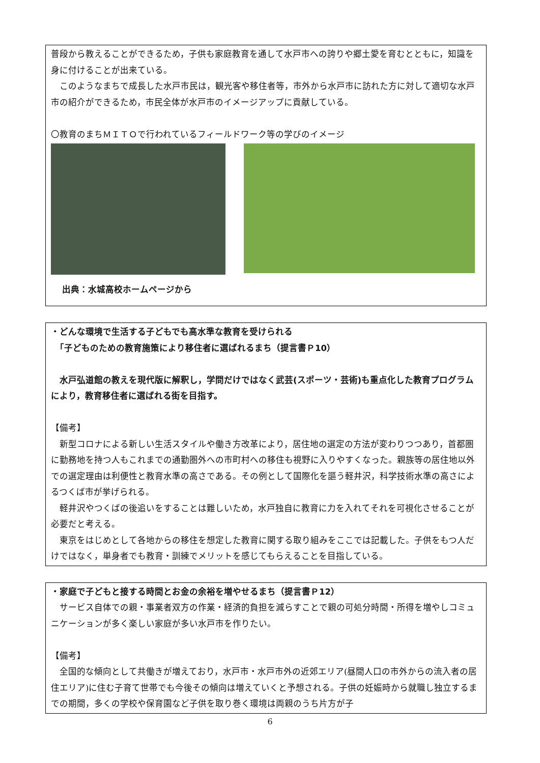普段から教えることができるため，子供も家庭教育を通して水戸市への誇りや郷土愛を育むとともに，知識を身に付けることが出来ている。
　このようなまちで成長した水戸市民は，観光客や移住者等，市外から水戸市に訪れた方に対して適切な水戸市の紹介ができるため，市民全体が水戸市のイメージアップに貢献している。
〇教育のまちＭＩＴＯで行われているフィールドワーク等の学びのイメージ
出典：水城高校ホームページから
・どんな環境で生活する子どもでも高水準な教育を受けられる
　「子どものための教育施策により移住者に選ばれるまち（提言書Ｐ10）
　水戸弘道館の教えを現代版に解釈し，学問だけではなく武芸(スポーツ・芸術)も重点化した教育プログラムにより，教育移住者に選ばれる街を目指す。
【備考】
　新型コロナによる新しい生活スタイルや働き方改革により，居住地の選定の方法が変わりつつあり，首都圏に勤務地を持つ人もこれまでの通勤圏外への市町村への移住も視野に入りやすくなった。親族等の居住地以外での選定理由は利便性と教育水準の高さである。その例として国際化を謳う軽井沢，科学技術水準の高さによるつくば市が挙げられる。
　軽井沢やつくばの後追いをすることは難しいため，水戸独自に教育に力を入れてそれを可視化させることが必要だと考える。
　東京をはじめとして各地からの移住を想定した教育に関する取り組みをここでは記載した。子供をもつ人だけではなく，単身者でも教育・訓練でメリットを感じてもらえることを目指している。
・家庭で子どもと接する時間とお金の余裕を増やせるまち（提言書Ｐ12）
　サービス自体での親・事業者双方の作業・経済的負担を減らすことで親の可処分時間・所得を増やしコミュニケーションが多く楽しい家庭が多い水戸市を作りたい。
【備考】
　全国的な傾向として共働きが増えており，水戸市・水戸市外の近郊エリア(昼間人口の市外からの流入者の居住エリア)に住む子育て世帯でも今後その傾向は増えていくと予想される。子供の妊娠時から就職し独立するまでの期間，多くの学校や保育園など子供を取り巻く環境は両親のうち片方が子
6